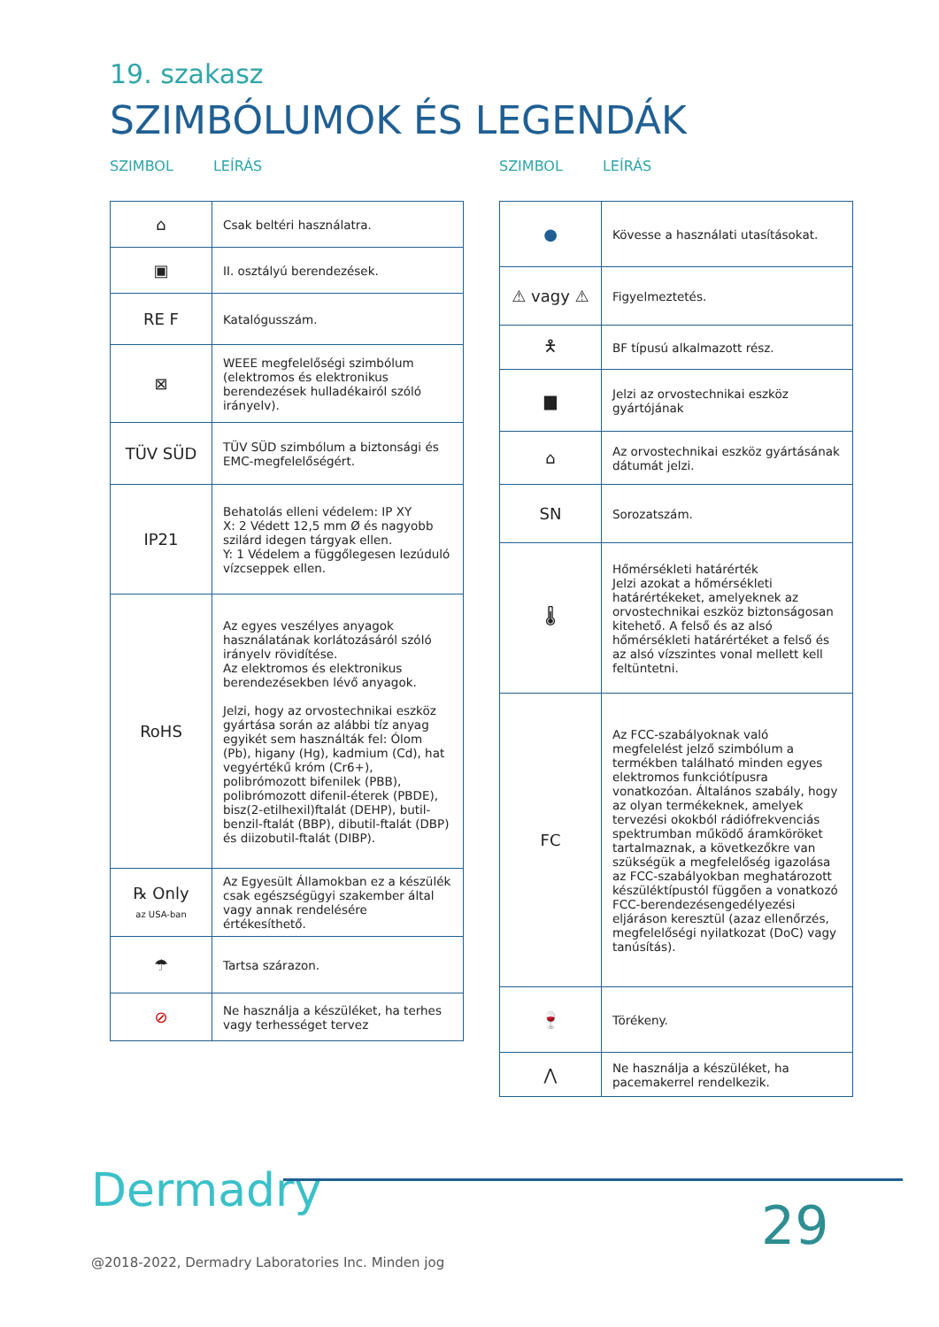19. szakasz
SZIMBÓLUMOK ÉS LEGENDÁK
SZIMBOL LEÍRÁS
| ⌂ | Csak beltéri használatra. |
| ▣ | II. osztályú berendezések. |
| RE F | Katalógusszám. |
| ⊠ | WEEE megfelelőségi szimbólum (elektromos és elektronikus berendezések hulladékairól szóló irányelv). |
| TÜV SÜD | TÜV SÜD szimbólum a biztonsági és EMC-megfelelőségért. |
| IP21 | Behatolás elleni védelem: IP XY X: 2 Védett 12,5 mm Ø és nagyobb szilárd idegen tárgyak ellen. Y: 1 Védelem a függőlegesen lezúduló vízcseppek ellen. |
| RoHS | Az egyes veszélyes anyagok használatának korlátozásáról szóló irányelv rövidítése. Az elektromos és elektronikus berendezésekben lévő anyagok. Jelzi, hogy az orvostechnikai eszköz gyártása során az alábbi tíz anyag egyikét sem használták fel: Ólom (Pb), higany (Hg), kadmium (Cd), hat vegyértékű króm (Cr6+), polibrómozott bifenilek (PBB), polibrómozott difenil-éterek (PBDE), bisz(2-etilhexil)ftalát (DEHP), butil-benzil-ftalát (BBP), dibutil-ftalát (DBP) és diizobutil-ftalát (DIBP). |
| ℞ Only az USA-ban | Az Egyesült Államokban ez a készülék csak egészségügyi szakember által vagy annak rendelésére értékesíthető. |
| ☂ | Tartsa szárazon. |
| ⊘ | Ne használja a készüléket, ha terhes vagy terhességet tervez |
SZIMBOL LEÍRÁS
| ● | Kövesse a használati utasításokat. |
| ⚠ vagy ⚠ | Figyelmeztetés. |
| 🯅 | BF típusú alkalmazott rész. |
| ▆ | Jelzi az orvostechnikai eszköz gyártójának |
| ⌂ | Az orvostechnikai eszköz gyártásának dátumát jelzi. |
| SN | Sorozatszám. |
| 🌡 | Hőmérsékleti határérték Jelzi azokat a hőmérsékleti határértékeket, amelyeknek az orvostechnikai eszköz biztonságosan kitehető. A felső és az alsó hőmérsékleti határértéket a felső és az alsó vízszintes vonal mellett kell feltüntetni. |
| FC | Az FCC-szabályoknak való megfelelést jelző szimbólum a termékben található minden egyes elektromos funkciótípusra vonatkozóan. Általános szabály, hogy az olyan termékeknek, amelyek tervezési okokból rádiófrekvenciás spektrumban működő áramköröket tartalmaznak, a következőkre van szükségük a megfelelőség igazolása az FCC-szabályokban meghatározott készüléktípustól függően a vonatkozó FCC-berendezésengedélyezési eljáráson keresztül (azaz ellenőrzés, megfelelőségi nyilatkozat (DoC) vagy tanúsítás). |
| 🍷 | Törékeny. |
| ⋀ | Ne használja a készüléket, ha pacemakerrel rendelkezik. |
Dermadry
29
@2018-2022, Dermadry Laboratories Inc. Minden jog